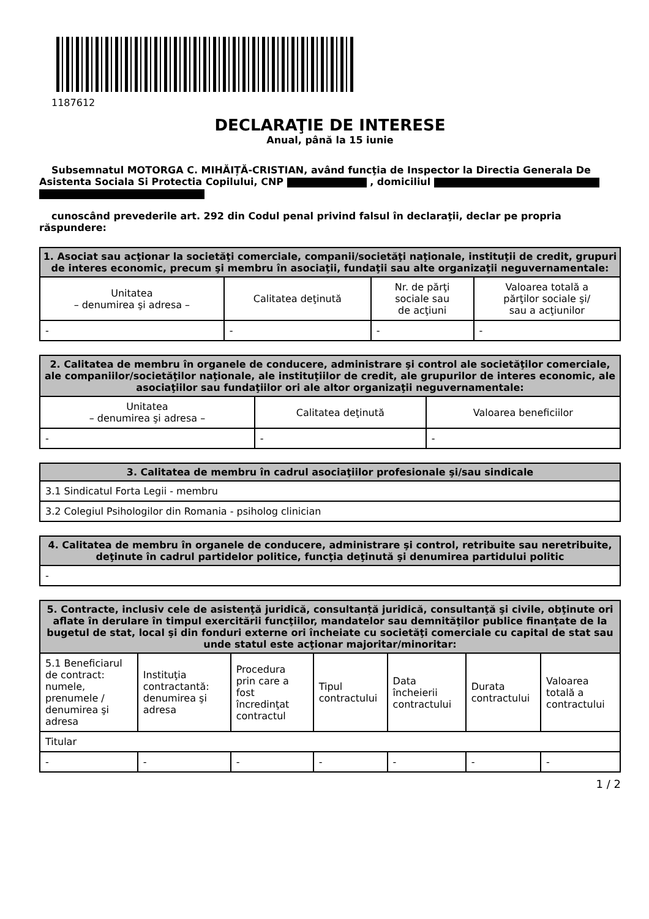1187612
DECLARAŢIE DE INTERESE
Anual, până la 15 iunie
Subsemnatul MOTORGA C. MIHĂIȚĂ-CRISTIAN, având funcţia de Inspector la Directia Generala De Asistenta Sociala Si Protectia Copilului, CNP , domiciliul
cunoscând prevederile art. 292 din Codul penal privind falsul în declaraţii, declar pe propria răspundere:
| 1. Asociat sau acţionar la societăţi comerciale, companii/societăţi naţionale, instituţii de credit, grupuri de interes economic, precum şi membru în asociaţii, fundaţii sau alte organizaţii neguvernamentale: | | | |
| --- | --- | --- | --- |
| Unitatea – denumirea şi adresa – | Calitatea deţinută | Nr. de părţi sociale sau de acţiuni | Valoarea totală a părţilor sociale şi/ sau a acţiunilor |
| - | - | - | - |
| 2. Calitatea de membru în organele de conducere, administrare şi control ale societăţilor comerciale, ale companiilor/societăţilor naţionale, ale instituţiilor de credit, ale grupurilor de interes economic, ale asociaţiilor sau fundaţiilor ori ale altor organizaţii neguvernamentale: | | |
| --- | --- | --- |
| Unitatea – denumirea şi adresa – | Calitatea deţinută | Valoarea beneficiilor |
| - | - | - |
| 3. Calitatea de membru în cadrul asociaţiilor profesionale şi/sau sindicale |
| --- |
| 3.1 Sindicatul Forta Legii - membru |
| 3.2 Colegiul Psihologilor din Romania - psiholog clinician |
| 4. Calitatea de membru în organele de conducere, administrare şi control, retribuite sau neretribuite, deţinute în cadrul partidelor politice, funcţia deţinută şi denumirea partidului politic |
| --- |
| - |
| 5. Contracte, inclusiv cele de asistenţă juridică, consultanță juridică, consultanţă şi civile, obţinute ori aflate în derulare în timpul exercitării funcţiilor, mandatelor sau demnităţilor publice finanţate de la bugetul de stat, local şi din fonduri externe ori încheiate cu societăţi comerciale cu capital de stat sau unde statul este acţionar majoritar/minoritar: | | | | | | |
| --- | --- | --- | --- | --- | --- | --- |
| 5.1 Beneficiarul de contract: numele, prenumele / denumirea şi adresa | Instituţia contractantă: denumirea şi adresa | Procedura prin care a fost încredinţat contractul | Tipul contractului | Data încheierii contractului | Durata contractului | Valoarea totală a contractului |
| Titular | | | | | | |
| - | - | - | - | - | - | - |
1 / 2